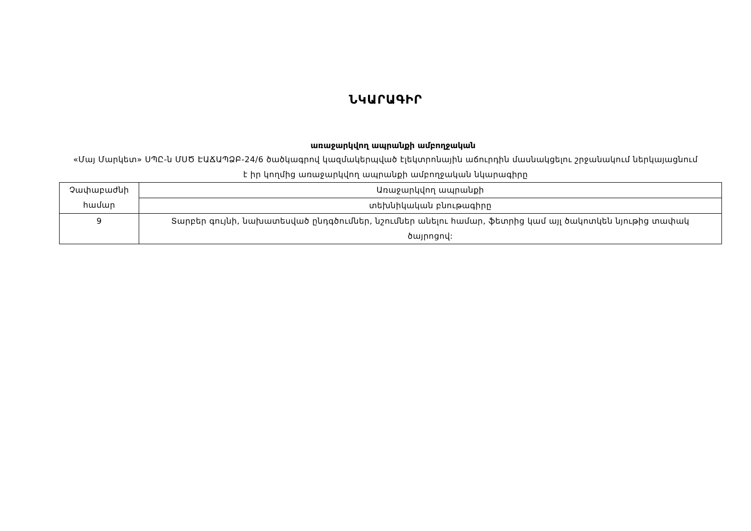ՆԿԱՐԱԳԻՐ
առաջարկվող ապրանքի ամբողջական
«Մայ Մարկետ» ՍՊԸ-ն ՄՍԾ ԷԱՃԱՊՁԲ-24/6 ծածկագրով կազմակերպված էլեկտրոնային աճուրդին մասնակցելու շրջանակում ներկայացնում է իր կողմից առաջարկվող ապրանքի ամբողջական նկարագիրը
| Չափաբաժնի համար | Առաջարկվող ապրանքի |
| | տեխնիկական բնութագիրը |
| 9 | Տարբեր գույնի, նախատեսված ընդգծումներ, նշումներ անելու համար, ֆետրից կամ այլ ծակոտկեն նյութից տափակ ծայրոցով: |